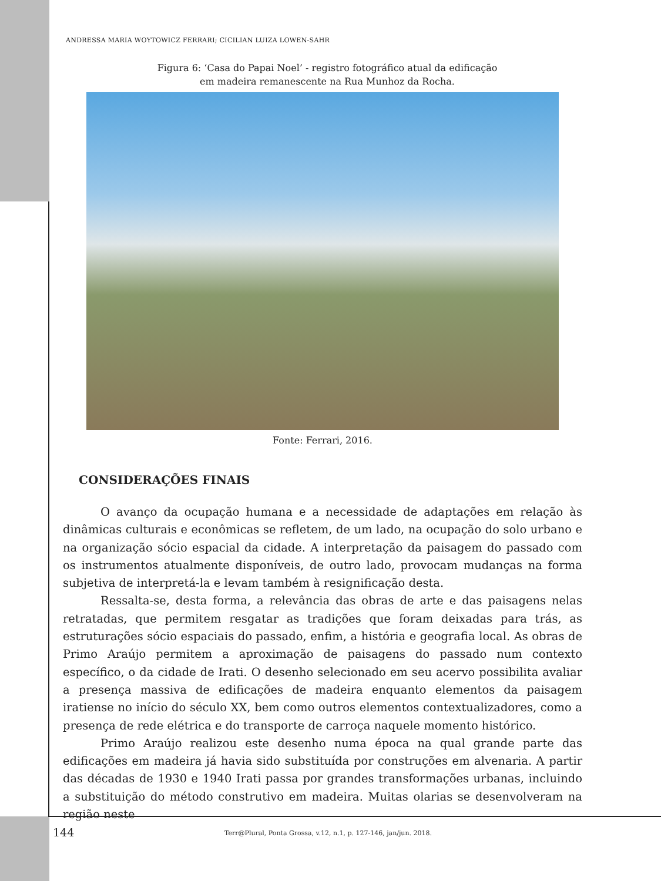ANDRESSA MARIA WOYTOWICZ FERRARI; CICILIAN LUIZA LOWEN-SAHR
Figura 6: ‘Casa do Papai Noel’ - registro fotográfico atual da edificação
em madeira remanescente na Rua Munhoz da Rocha.
Fonte: Ferrari, 2016.
CONSIDERAÇÕES FINAIS
O avanço da ocupação humana e a necessidade de adaptações em relação às dinâmicas culturais e econômicas se refletem, de um lado, na ocupação do solo urbano e na organização sócio espacial da cidade. A interpretação da paisagem do passado com os instrumentos atualmente disponíveis, de outro lado, provocam mudanças na forma subjetiva de interpretá-la e levam também à resignificação desta.
Ressalta-se, desta forma, a relevância das obras de arte e das paisagens nelas retratadas, que permitem resgatar as tradições que foram deixadas para trás, as estruturações sócio espaciais do passado, enfim, a história e geografia local. As obras de Primo Araújo permitem a aproximação de paisagens do passado num contexto específico, o da cidade de Irati. O desenho selecionado em seu acervo possibilita avaliar a presença massiva de edificações de madeira enquanto elementos da paisagem iratiense no início do século XX, bem como outros elementos contextualizadores, como a presença de rede elétrica e do transporte de carroça naquele momento histórico.
Primo Araújo realizou este desenho numa época na qual grande parte das edificações em madeira já havia sido substituída por construções em alvenaria. A partir das décadas de 1930 e 1940 Irati passa por grandes transformações urbanas, incluindo a substituição do método construtivo em madeira. Muitas olarias se desenvolveram na região neste
144 Terr@Plural, Ponta Grossa, v.12, n.1, p. 127-146, jan/jun. 2018.